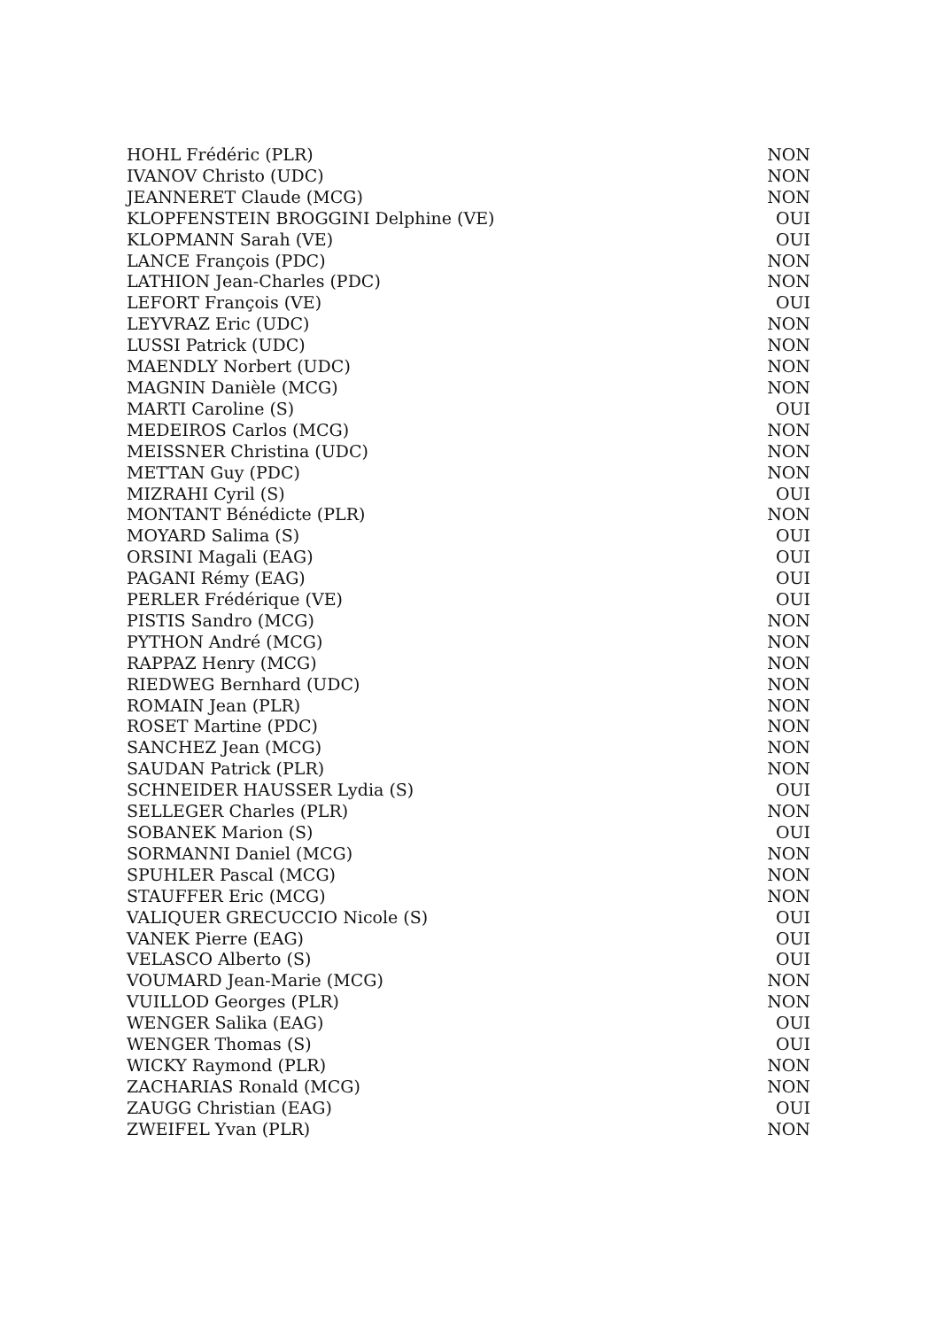| HOHL Frédéric (PLR) | NON |
| IVANOV Christo (UDC) | NON |
| JEANNERET Claude (MCG) | NON |
| KLOPFENSTEIN BROGGINI Delphine (VE) | OUI |
| KLOPMANN Sarah (VE) | OUI |
| LANCE François (PDC) | NON |
| LATHION Jean-Charles (PDC) | NON |
| LEFORT François (VE) | OUI |
| LEYVRAZ Eric (UDC) | NON |
| LUSSI Patrick (UDC) | NON |
| MAENDLY Norbert (UDC) | NON |
| MAGNIN Danièle (MCG) | NON |
| MARTI Caroline (S) | OUI |
| MEDEIROS Carlos (MCG) | NON |
| MEISSNER Christina (UDC) | NON |
| METTAN Guy (PDC) | NON |
| MIZRAHI Cyril (S) | OUI |
| MONTANT Bénédicte (PLR) | NON |
| MOYARD Salima (S) | OUI |
| ORSINI Magali (EAG) | OUI |
| PAGANI Rémy (EAG) | OUI |
| PERLER Frédérique (VE) | OUI |
| PISTIS Sandro (MCG) | NON |
| PYTHON André (MCG) | NON |
| RAPPAZ Henry (MCG) | NON |
| RIEDWEG Bernhard (UDC) | NON |
| ROMAIN Jean (PLR) | NON |
| ROSET Martine (PDC) | NON |
| SANCHEZ Jean (MCG) | NON |
| SAUDAN Patrick (PLR) | NON |
| SCHNEIDER HAUSSER Lydia (S) | OUI |
| SELLEGER Charles (PLR) | NON |
| SOBANEK Marion (S) | OUI |
| SORMANNI Daniel (MCG) | NON |
| SPUHLER Pascal (MCG) | NON |
| STAUFFER Eric (MCG) | NON |
| VALIQUER GRECUCCIO Nicole (S) | OUI |
| VANEK Pierre (EAG) | OUI |
| VELASCO Alberto (S) | OUI |
| VOUMARD Jean-Marie (MCG) | NON |
| VUILLOD Georges (PLR) | NON |
| WENGER Salika (EAG) | OUI |
| WENGER Thomas (S) | OUI |
| WICKY Raymond (PLR) | NON |
| ZACHARIAS Ronald (MCG) | NON |
| ZAUGG Christian (EAG) | OUI |
| ZWEIFEL Yvan (PLR) | NON |